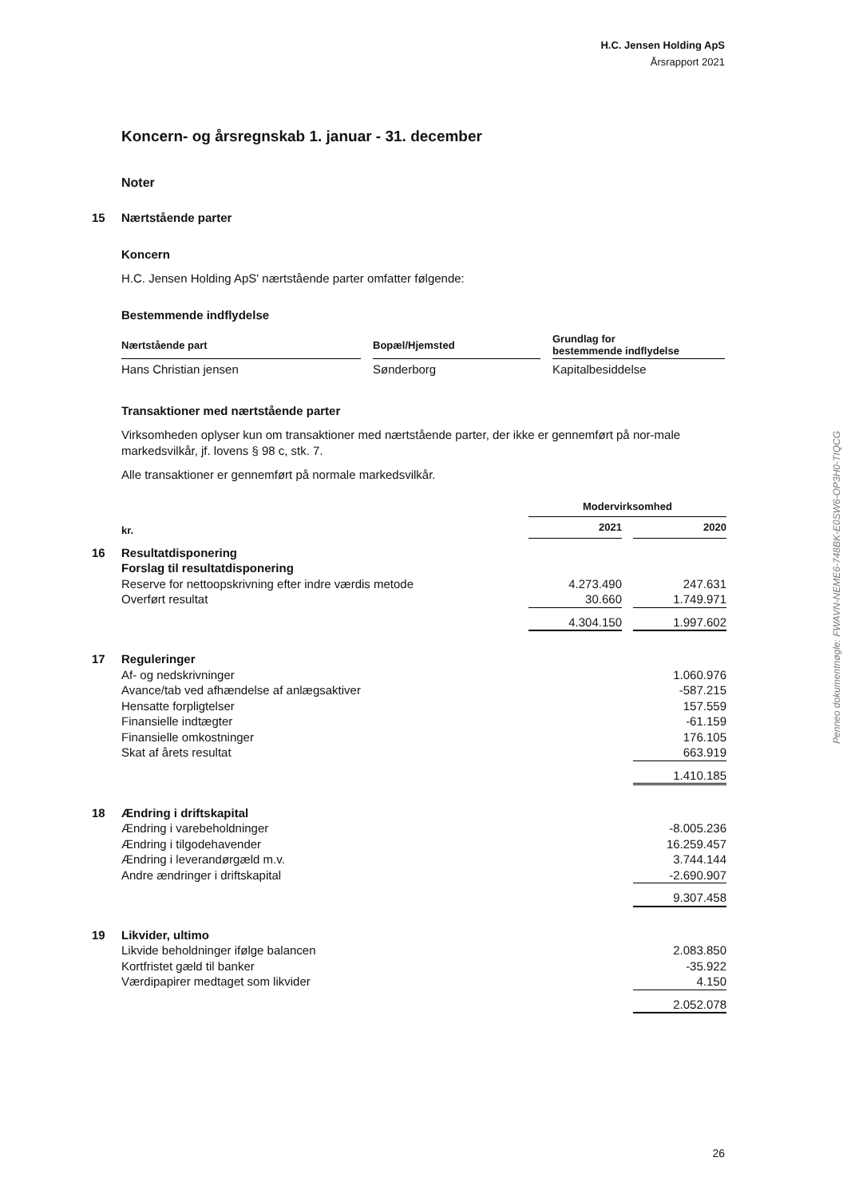H.C. Jensen Holding ApS
Årsrapport 2021
Koncern- og årsregnskab 1. januar - 31. december
Noter
15 Nærtstående parter
Koncern
H.C. Jensen Holding ApS' nærtstående parter omfatter følgende:
Bestemmende indflydelse
| Nærtstående part | | Bopæl/Hjemsted | | Grundlag for bestemmende indflydelse |
| --- | --- | --- | --- | --- |
| Hans Christian jensen | | Sønderborg | | Kapitalbesiddelse |
Transaktioner med nærtstående parter
Virksomheden oplyser kun om transaktioner med nærtstående parter, der ikke er gennemført på nor-male markedsvilkår, jf. lovens § 98 c, stk. 7.
Alle transaktioner er gennemført på normale markedsvilkår.
| | | Modervirksomhed | | |
| | kr. | 2021 | | 2020 |
| 16 | Resultatdisponering | | | |
| | Forslag til resultatdisponering | | | |
| | Reserve for nettoopskrivning efter indre værdis metode | 4.273.490 | | 247.631 |
| | Overført resultat | 30.660 | | 1.749.971 |
| | | 4.304.150 | | 1.997.602 |
| 17 | Reguleringer | | | |
| | Af- og nedskrivninger | | | 1.060.976 |
| | Avance/tab ved afhændelse af anlægsaktiver | | | -587.215 |
| | Hensatte forpligtelser | | | 157.559 |
| | Finansielle indtægter | | | -61.159 |
| | Finansielle omkostninger | | | 176.105 |
| | Skat af årets resultat | | | 663.919 |
| | | | | 1.410.185 |
| 18 | Ændring i driftskapital | | | |
| | Ændring i varebeholdninger | | | -8.005.236 |
| | Ændring i tilgodehavender | | | 16.259.457 |
| | Ændring i leverandørgæld m.v. | | | 3.744.144 |
| | Andre ændringer i driftskapital | | | -2.690.907 |
| | | | | 9.307.458 |
| 19 | Likvider, ultimo | | | |
| | Likvide beholdninger ifølge balancen | | | 2.083.850 |
| | Kortfristet gæld til banker | | | -35.922 |
| | Værdipapirer medtaget som likvider | | | 4.150 |
| | | | | 2.052.078 |
Penneo dokumentnøgle: FWAVN-NEME6-748BK-E0SW6-OP3H0-TIQCG
26